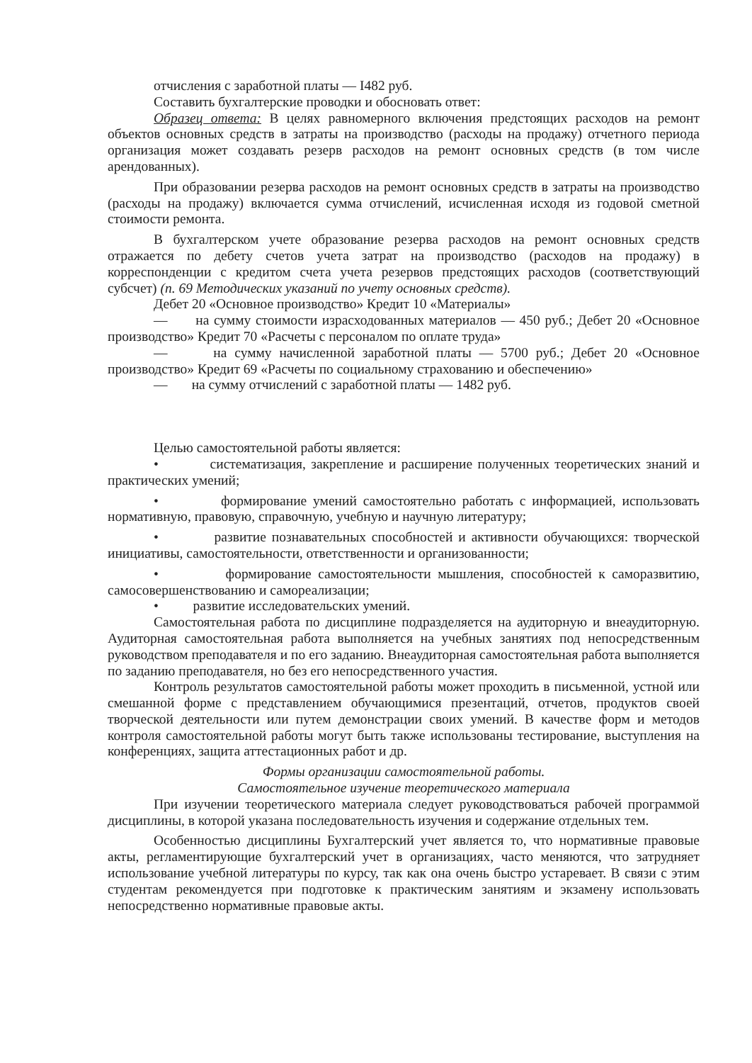отчисления с заработной платы — I482 руб.
Составить бухгалтерские проводки и обосновать ответ:
Образец ответа: В целях равномерного включения предстоящих расходов на ремонт объектов основных средств в затраты на производство (расходы на продажу) отчетного периода организация может создавать резерв расходов на ремонт основных средств (в том числе арендованных).
При образовании резерва расходов на ремонт основных средств в затраты на производство (расходы на продажу) включается сумма отчислений, исчисленная исходя из годовой сметной стоимости ремонта.
В бухгалтерском учете образование резерва расходов на ремонт основных средств отражается по дебету счетов учета затрат на производство (расходов на продажу) в корреспонденции с кредитом счета учета резервов предстоящих расходов (соответствующий субсчет) (п. 69 Методических указаний по учету основных средств).
Дебет 20 «Основное производство» Кредит 10 «Материалы»
— на сумму стоимости израсходованных материалов — 450 руб.; Дебет 20 «Основное производство» Кредит 70 «Расчеты с персоналом по оплате труда»
— на сумму начисленной заработной платы — 5700 руб.; Дебет 20 «Основное производство» Кредит 69 «Расчеты по социальному страхованию и обеспечению»
— на сумму отчислений с заработной платы — 1482 руб.
Целью самостоятельной работы является:
• систематизация, закрепление и расширение полученных теоретических знаний и практических умений;
• формирование умений самостоятельно работать с информацией, использовать нормативную, правовую, справочную, учебную и научную литературу;
• развитие познавательных способностей и активности обучающихся: творческой инициативы, самостоятельности, ответственности и организованности;
• формирование самостоятельности мышления, способностей к саморазвитию, самосовершенствованию и самореализации;
• развитие исследовательских умений.
Самостоятельная работа по дисциплине подразделяется на аудиторную и внеаудиторную. Аудиторная самостоятельная работа выполняется на учебных занятиях под непосредственным руководством преподавателя и по его заданию. Внеаудиторная самостоятельная работа выполняется по заданию преподавателя, но без его непосредственного участия.
Контроль результатов самостоятельной работы может проходить в письменной, устной или смешанной форме с представлением обучающимися презентаций, отчетов, продуктов своей творческой деятельности или путем демонстрации своих умений. В качестве форм и методов контроля самостоятельной работы могут быть также использованы тестирование, выступления на конференциях, защита аттестационных работ и др.
Формы организации самостоятельной работы.
Самостоятельное изучение теоретического материала
При изучении теоретического материала следует руководствоваться рабочей программой дисциплины, в которой указана последовательность изучения и содержание отдельных тем.
Особенностью дисциплины Бухгалтерский учет является то, что нормативные правовые акты, регламентирующие бухгалтерский учет в организациях, часто меняются, что затрудняет использование учебной литературы по курсу, так как она очень быстро устаревает. В связи с этим студентам рекомендуется при подготовке к практическим занятиям и экзамену использовать непосредственно нормативные правовые акты.